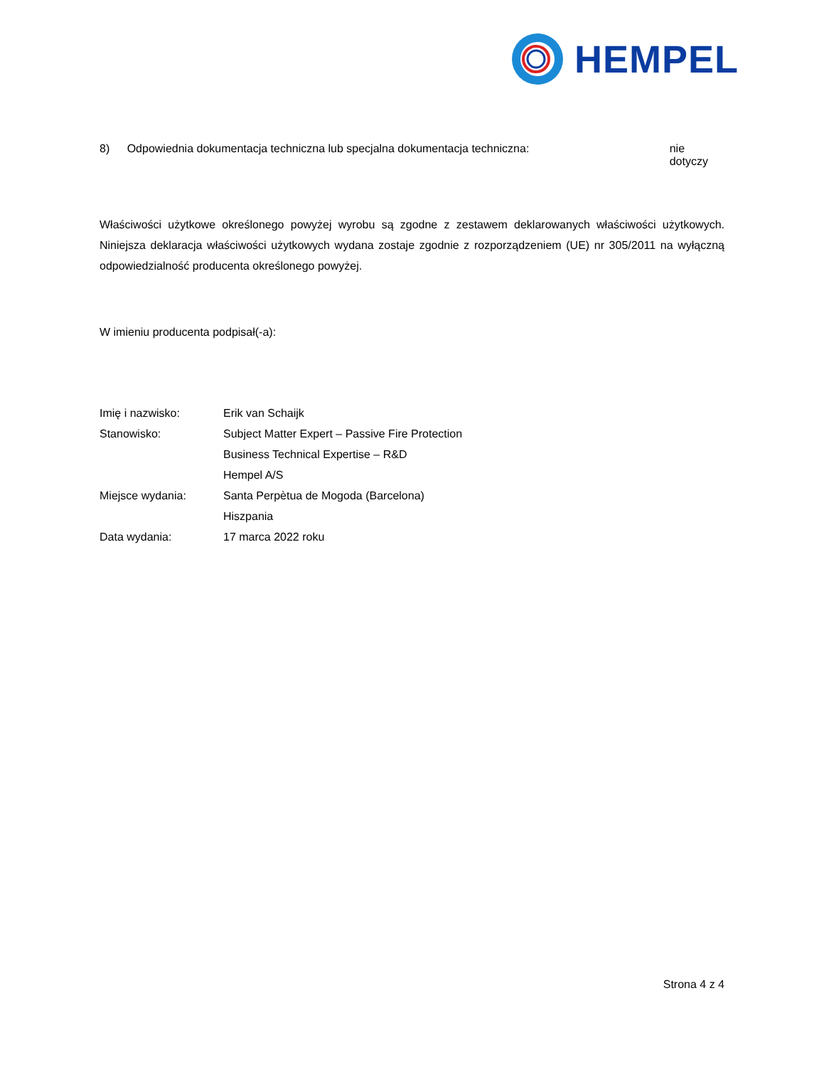HEMPEL
8) Odpowiednia dokumentacja techniczna lub specjalna dokumentacja techniczna: nie dotyczy
Właściwości użytkowe określonego powyżej wyrobu są zgodne z zestawem deklarowanych właściwości użytkowych. Niniejsza deklaracja właściwości użytkowych wydana zostaje zgodnie z rozporządzeniem (UE) nr 305/2011 na wyłączną odpowiedzialność producenta określonego powyżej.
W imieniu producenta podpisał(-a):
Imię i nazwisko: Erik van Schaijk
Stanowisko: Subject Matter Expert – Passive Fire Protection
Business Technical Expertise – R&D
Hempel A/S
Miejsce wydania: Santa Perpètua de Mogoda (Barcelona)
Hiszpania
Data wydania: 17 marca 2022 roku
Strona 4 z 4